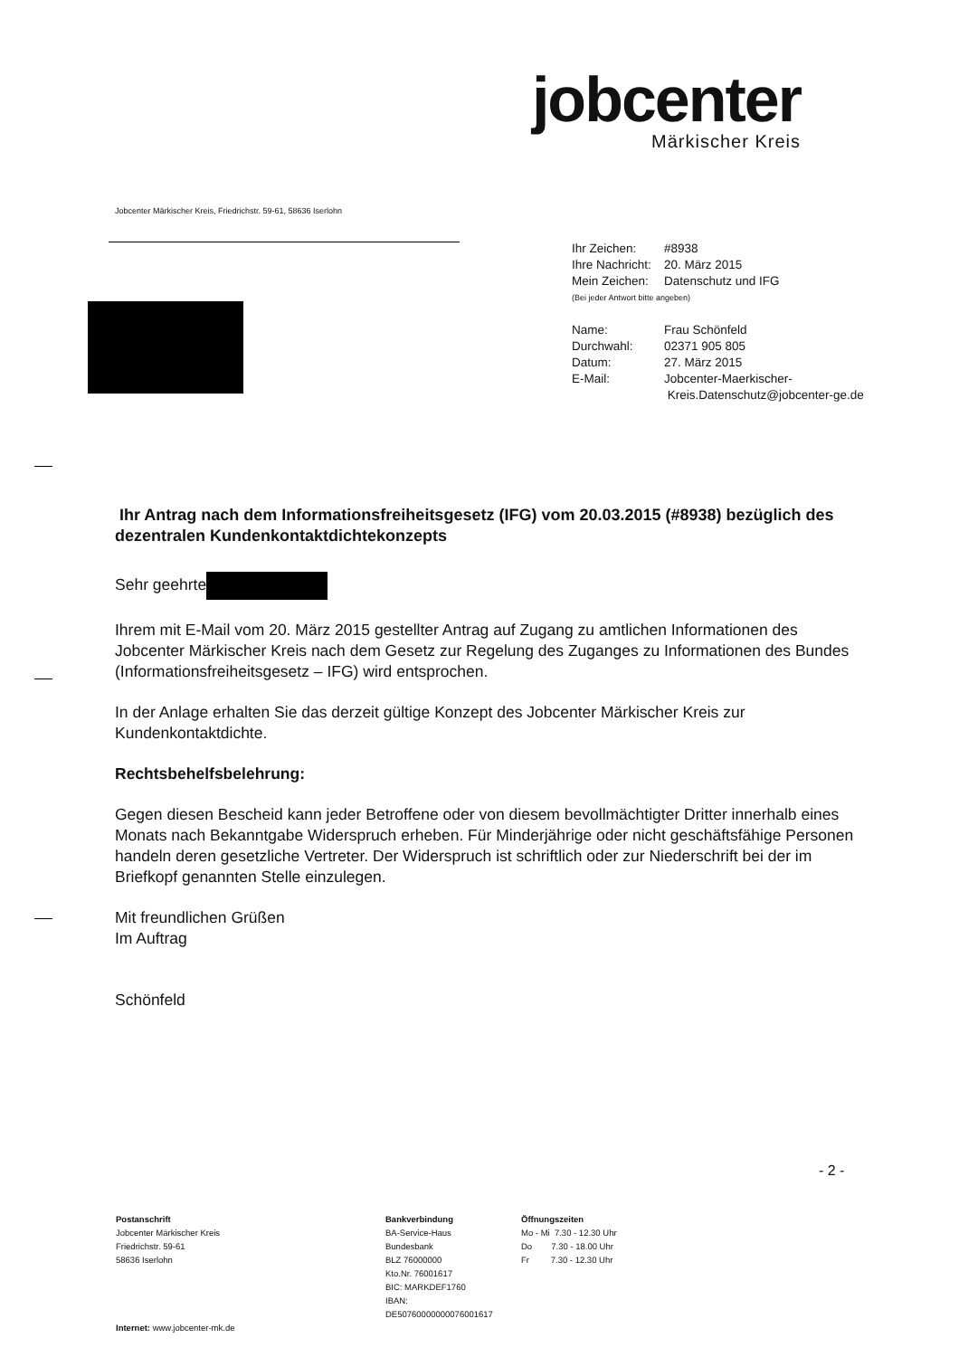jobcenter
Märkischer Kreis
Jobcenter Märkischer Kreis, Friedrichstr. 59-61, 58636 Iserlohn
| Ihr Zeichen: | #8938 |
| Ihre Nachricht: | 20. März 2015 |
| Mein Zeichen: | Datenschutz und IFG |
| (Bei jeder Antwort bitte angeben) | |
| Name: | Frau Schönfeld |
| Durchwahl: | 02371 905 805 |
| Datum: | 27. März 2015 |
| E-Mail: | Jobcenter-Maerkischer- Kreis.Datenschutz@jobcenter-ge.de |
Ihr Antrag nach dem Informationsfreiheitsgesetz (IFG) vom 20.03.2015 (#8938) bezüglich des dezentralen Kundenkontaktdichtekonzepts
Sehr geehrte
Ihrem mit E-Mail vom 20. März 2015 gestellter Antrag auf Zugang zu amtlichen Informationen des Jobcenter Märkischer Kreis nach dem Gesetz zur Regelung des Zuganges zu Informationen des Bundes (Informationsfreiheitsgesetz – IFG) wird entsprochen.
In der Anlage erhalten Sie das derzeit gültige Konzept des Jobcenter Märkischer Kreis zur Kundenkontaktdichte.
Rechtsbehelfsbelehrung:
Gegen diesen Bescheid kann jeder Betroffene oder von diesem bevollmächtigter Dritter innerhalb eines Monats nach Bekanntgabe Widerspruch erheben. Für Minderjährige oder nicht geschäftsfähige Personen handeln deren gesetzliche Vertreter. Der Widerspruch ist schriftlich oder zur Niederschrift bei der im Briefkopf genannten Stelle einzulegen.
Mit freundlichen Grüßen
Im Auftrag
Schönfeld
- 2 -
Postanschrift
Jobcenter Märkischer Kreis
Friedrichstr. 59-61
58636 Iserlohn
Internet: www.jobcenter-mk.de
Bankverbindung
BA-Service-Haus
Bundesbank
BLZ 76000000
Kto.Nr. 76001617
BIC: MARKDEF1760
IBAN:
DE50760000000076001617
Öffnungszeiten
Mo - Mi 7.30 - 12.30 Uhr
Do 7.30 - 18.00 Uhr
Fr 7.30 - 12.30 Uhr